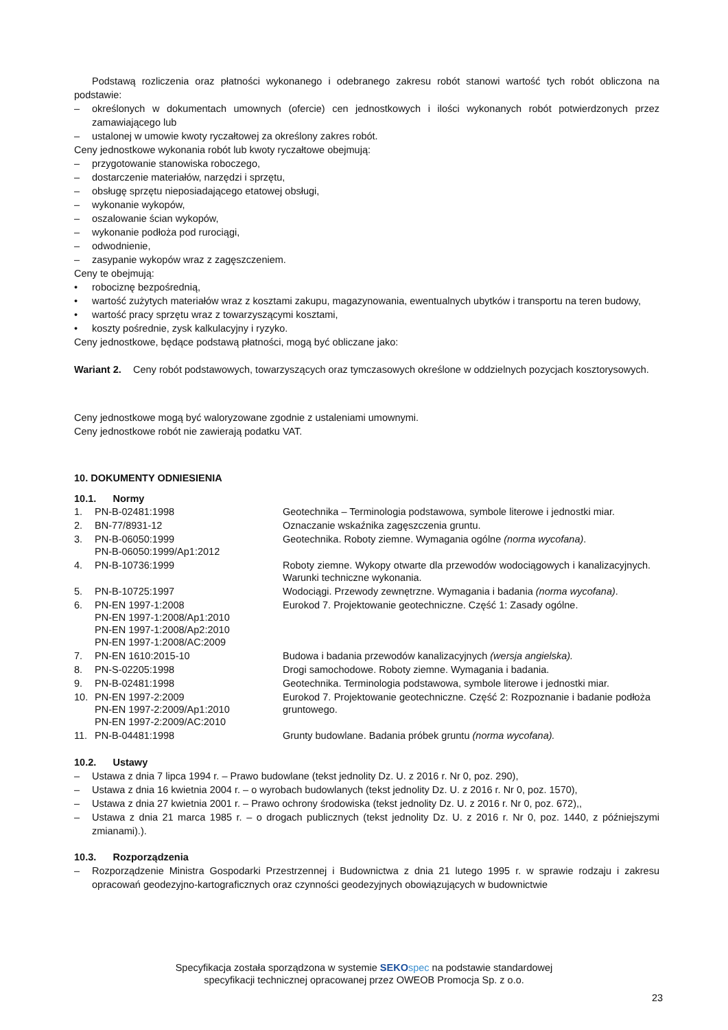Podstawą rozliczenia oraz płatności wykonanego i odebranego zakresu robót stanowi wartość tych robót obliczona na podstawie:
– określonych w dokumentach umownych (ofercie) cen jednostkowych i ilości wykonanych robót potwierdzonych przez zamawiającego lub
– ustalonej w umowie kwoty ryczałtowej za określony zakres robót.
Ceny jednostkowe wykonania robót lub kwoty ryczałtowe obejmują:
– przygotowanie stanowiska roboczego,
– dostarczenie materiałów, narzędzi i sprzętu,
– obsługę sprzętu nieposiadającego etatowej obsługi,
– wykonanie wykopów,
– oszalowanie ścian wykopów,
– wykonanie podłoża pod rurociągi,
– odwodnienie,
– zasypanie wykopów wraz z zagęszczeniem.
Ceny te obejmują:
• robociznę bezpośrednią,
• wartość zużytych materiałów wraz z kosztami zakupu, magazynowania, ewentualnych ubytków i transportu na teren budowy,
• wartość pracy sprzętu wraz z towarzyszącymi kosztami,
• koszty pośrednie, zysk kalkulacyjny i ryzyko.
Ceny jednostkowe, będące podstawą płatności, mogą być obliczane jako:
Wariant 2. Ceny robót podstawowych, towarzyszących oraz tymczasowych określone w oddzielnych pozycjach kosztorysowych.
Ceny jednostkowe mogą być waloryzowane zgodnie z ustaleniami umownymi.
Ceny jednostkowe robót nie zawierają podatku VAT.
10. DOKUMENTY ODNIESIENIA
10.1. Normy
| 1. | PN-B-02481:1998 | Geotechnika – Terminologia podstawowa, symbole literowe i jednostki miar. |
| 2. | BN-77/8931-12 | Oznaczanie wskaźnika zagęszczenia gruntu. |
| 3. | PN-B-06050:1999 PN-B-06050:1999/Ap1:2012 | Geotechnika. Roboty ziemne. Wymagania ogólne (norma wycofana) . |
| 4. | PN-B-10736:1999 | Roboty ziemne. Wykopy otwarte dla przewodów wodociągowych i kanalizacyjnych. Warunki techniczne wykonania. |
| 5. | PN-B-10725:1997 | Wodociągi. Przewody zewnętrzne. Wymagania i badania (norma wycofana) . |
| 6. | PN-EN 1997-1:2008 PN-EN 1997-1:2008/Ap1:2010 PN-EN 1997-1:2008/Ap2:2010 PN-EN 1997-1:2008/AC:2009 | Eurokod 7. Projektowanie geotechniczne. Część 1: Zasady ogólne. |
| 7. | PN-EN 1610:2015-10 | Budowa i badania przewodów kanalizacyjnych (wersja angielska). |
| 8. | PN-S-02205:1998 | Drogi samochodowe. Roboty ziemne. Wymagania i badania. |
| 9. | PN-B-02481:1998 | Geotechnika. Terminologia podstawowa, symbole literowe i jednostki miar. |
| 10. | PN-EN 1997-2:2009 PN-EN 1997-2:2009/Ap1:2010 PN-EN 1997-2:2009/AC:2010 | Eurokod 7. Projektowanie geotechniczne. Część 2: Rozpoznanie i badanie podłoża gruntowego. |
| 11. | PN-B-04481:1998 | Grunty budowlane. Badania próbek gruntu (norma wycofana). |
10.2. Ustawy
– Ustawa z dnia 7 lipca 1994 r. – Prawo budowlane (tekst jednolity Dz. U. z 2016 r. Nr 0, poz. 290),
– Ustawa z dnia 16 kwietnia 2004 r. – o wyrobach budowlanych (tekst jednolity Dz. U. z 2016 r. Nr 0, poz. 1570),
– Ustawa z dnia 27 kwietnia 2001 r. – Prawo ochrony środowiska (tekst jednolity Dz. U. z 2016 r. Nr 0, poz. 672),,
– Ustawa z dnia 21 marca 1985 r. – o drogach publicznych (tekst jednolity Dz. U. z 2016 r. Nr 0, poz. 1440, z późniejszymi zmianami).).
10.3. Rozporządzenia
– Rozporządzenie Ministra Gospodarki Przestrzennej i Budownictwa z dnia 21 lutego 1995 r. w sprawie rodzaju i zakresu opracowań geodezyjno-kartograficznych oraz czynności geodezyjnych obowiązujących w budownictwie
Specyfikacja została sporządzona w systemie SEKO spec na podstawie standardowej
specyfikacji technicznej opracowanej przez OWEOB Promocja Sp. z o.o.
23